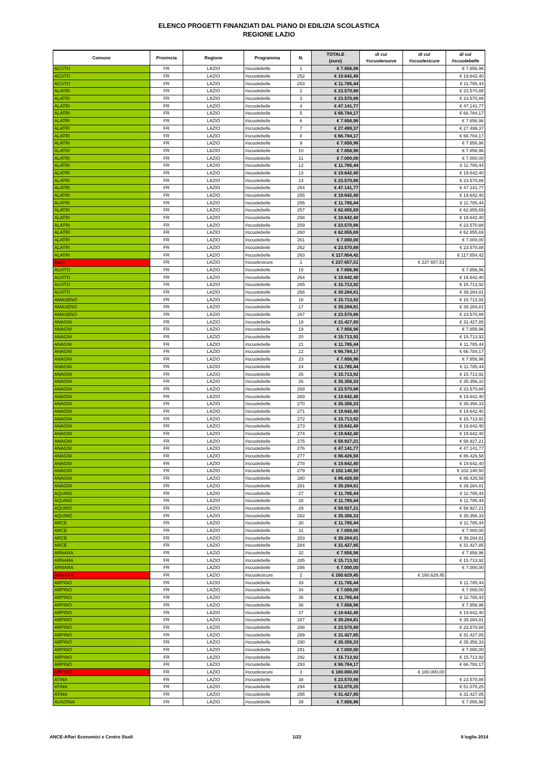ELENCO PROGETTI FINANZIATI DAL PIANO DI EDILIZIA SCOLASTICA
REGIONE LAZIO
| Comune | Provincia | Regione | Programma | N. | TOTALE (euro) | di cui #scuolenuove | di cui #scuolesicure | di cui #scuolebelle |
| --- | --- | --- | --- | --- | --- | --- | --- | --- |
| ACUTO | FR | LAZIO | #scuolebelle | 1 | € 7.856,96 | | | € 7.856,96 |
| ACUTO | FR | LAZIO | #scuolebelle | 252 | € 19.642,40 | | | € 19.642,40 |
| ACUTO | FR | LAZIO | #scuolebelle | 253 | € 11.785,44 | | | € 11.785,44 |
| ALATRI | FR | LAZIO | #scuolebelle | 2 | € 23.570,88 | | | € 23.570,88 |
| ALATRI | FR | LAZIO | #scuolebelle | 3 | € 23.570,88 | | | € 23.570,88 |
| ALATRI | FR | LAZIO | #scuolebelle | 4 | € 47.141,77 | | | € 47.141,77 |
| ALATRI | FR | LAZIO | #scuolebelle | 5 | € 66.784,17 | | | € 66.784,17 |
| ALATRI | FR | LAZIO | #scuolebelle | 6 | € 7.856,96 | | | € 7.856,96 |
| ALATRI | FR | LAZIO | #scuolebelle | 7 | € 27.499,37 | | | € 27.499,37 |
| ALATRI | FR | LAZIO | #scuolebelle | 8 | € 66.784,17 | | | € 66.784,17 |
| ALATRI | FR | LAZIO | #scuolebelle | 9 | € 7.856,96 | | | € 7.856,96 |
| ALATRI | FR | LAZIO | #scuolebelle | 10 | € 7.856,96 | | | € 7.856,96 |
| ALATRI | FR | LAZIO | #scuolebelle | 11 | € 7.000,00 | | | € 7.000,00 |
| ALATRI | FR | LAZIO | #scuolebelle | 12 | € 11.785,44 | | | € 11.785,44 |
| ALATRI | FR | LAZIO | #scuolebelle | 13 | € 19.642,40 | | | € 19.642,40 |
| ALATRI | FR | LAZIO | #scuolebelle | 14 | € 23.570,88 | | | € 23.570,88 |
| ALATRI | FR | LAZIO | #scuolebelle | 254 | € 47.141,77 | | | € 47.141,77 |
| ALATRI | FR | LAZIO | #scuolebelle | 255 | € 19.642,40 | | | € 19.642,40 |
| ALATRI | FR | LAZIO | #scuolebelle | 256 | € 11.785,44 | | | € 11.785,44 |
| ALATRI | FR | LAZIO | #scuolebelle | 257 | € 62.855,69 | | | € 62.855,69 |
| ALATRI | FR | LAZIO | #scuolebelle | 258 | € 19.642,40 | | | € 19.642,40 |
| ALATRI | FR | LAZIO | #scuolebelle | 259 | € 23.570,88 | | | € 23.570,88 |
| ALATRI | FR | LAZIO | #scuolebelle | 260 | € 62.855,69 | | | € 62.855,69 |
| ALATRI | FR | LAZIO | #scuolebelle | 261 | € 7.000,00 | | | € 7.000,00 |
| ALATRI | FR | LAZIO | #scuolebelle | 262 | € 23.570,88 | | | € 23.570,88 |
| ALATRI | FR | LAZIO | #scuolebelle | 263 | € 117.854,42 | | | € 117.854,42 |
| Alatri | FR | LAZIO | #scuolesicure | 1 | € 237.657,51 | | € 237.657,51 | |
| ALVITO | FR | LAZIO | #scuolebelle | 15 | € 7.856,96 | | | € 7.856,96 |
| ALVITO | FR | LAZIO | #scuolebelle | 264 | € 19.642,40 | | | € 19.642,40 |
| ALVITO | FR | LAZIO | #scuolebelle | 265 | € 15.713,92 | | | € 15.713,92 |
| ALVITO | FR | LAZIO | #scuolebelle | 266 | € 39.284,81 | | | € 39.284,81 |
| AMASENO | FR | LAZIO | #scuolebelle | 16 | € 15.713,92 | | | € 15.713,92 |
| AMASENO | FR | LAZIO | #scuolebelle | 17 | € 39.284,81 | | | € 39.284,81 |
| AMASENO | FR | LAZIO | #scuolebelle | 267 | € 23.570,88 | | | € 23.570,88 |
| ANAGNI | FR | LAZIO | #scuolebelle | 18 | € 31.427,85 | | | € 31.427,85 |
| ANAGNI | FR | LAZIO | #scuolebelle | 19 | € 7.856,96 | | | € 7.856,96 |
| ANAGNI | FR | LAZIO | #scuolebelle | 20 | € 15.713,92 | | | € 15.713,92 |
| ANAGNI | FR | LAZIO | #scuolebelle | 21 | € 11.785,44 | | | € 11.785,44 |
| ANAGNI | FR | LAZIO | #scuolebelle | 22 | € 66.784,17 | | | € 66.784,17 |
| ANAGNI | FR | LAZIO | #scuolebelle | 23 | € 7.856,96 | | | € 7.856,96 |
| ANAGNI | FR | LAZIO | #scuolebelle | 24 | € 11.785,44 | | | € 11.785,44 |
| ANAGNI | FR | LAZIO | #scuolebelle | 25 | € 15.713,92 | | | € 15.713,92 |
| ANAGNI | FR | LAZIO | #scuolebelle | 26 | € 35.356,33 | | | € 35.356,33 |
| ANAGNI | FR | LAZIO | #scuolebelle | 268 | € 23.570,88 | | | € 23.570,88 |
| ANAGNI | FR | LAZIO | #scuolebelle | 269 | € 19.642,40 | | | € 19.642,40 |
| ANAGNI | FR | LAZIO | #scuolebelle | 270 | € 35.356,33 | | | € 35.356,33 |
| ANAGNI | FR | LAZIO | #scuolebelle | 271 | € 19.642,40 | | | € 19.642,40 |
| ANAGNI | FR | LAZIO | #scuolebelle | 272 | € 15.713,92 | | | € 15.713,92 |
| ANAGNI | FR | LAZIO | #scuolebelle | 273 | € 19.642,40 | | | € 19.642,40 |
| ANAGNI | FR | LAZIO | #scuolebelle | 274 | € 19.642,40 | | | € 19.642,40 |
| ANAGNI | FR | LAZIO | #scuolebelle | 275 | € 58.927,21 | | | € 58.927,21 |
| ANAGNI | FR | LAZIO | #scuolebelle | 276 | € 47.141,77 | | | € 47.141,77 |
| ANAGNI | FR | LAZIO | #scuolebelle | 277 | € 86.426,58 | | | € 86.426,58 |
| ANAGNI | FR | LAZIO | #scuolebelle | 278 | € 19.642,40 | | | € 19.642,40 |
| ANAGNI | FR | LAZIO | #scuolebelle | 279 | € 102.140,50 | | | € 102.140,50 |
| ANAGNI | FR | LAZIO | #scuolebelle | 280 | € 86.426,58 | | | € 86.426,58 |
| ANAGNI | FR | LAZIO | #scuolebelle | 281 | € 39.284,81 | | | € 39.284,81 |
| AQUINO | FR | LAZIO | #scuolebelle | 27 | € 11.785,44 | | | € 11.785,44 |
| AQUINO | FR | LAZIO | #scuolebelle | 28 | € 11.785,44 | | | € 11.785,44 |
| AQUINO | FR | LAZIO | #scuolebelle | 29 | € 58.927,21 | | | € 58.927,21 |
| AQUINO | FR | LAZIO | #scuolebelle | 282 | € 35.356,33 | | | € 35.356,33 |
| ARCE | FR | LAZIO | #scuolebelle | 30 | € 11.785,44 | | | € 11.785,44 |
| ARCE | FR | LAZIO | #scuolebelle | 31 | € 7.000,00 | | | € 7.000,00 |
| ARCE | FR | LAZIO | #scuolebelle | 283 | € 39.284,81 | | | € 39.284,81 |
| ARCE | FR | LAZIO | #scuolebelle | 284 | € 31.427,85 | | | € 31.427,85 |
| ARNARA | FR | LAZIO | #scuolebelle | 32 | € 7.856,96 | | | € 7.856,96 |
| ARNARA | FR | LAZIO | #scuolebelle | 285 | € 15.713,92 | | | € 15.713,92 |
| ARNARA | FR | LAZIO | #scuolebelle | 286 | € 7.000,00 | | | € 7.000,00 |
| ARNARA | FR | LAZIO | #scuolesicure | 2 | € 160.629,45 | | € 160.629,45 | |
| ARPINO | FR | LAZIO | #scuolebelle | 33 | € 11.785,44 | | | € 11.785,44 |
| ARPINO | FR | LAZIO | #scuolebelle | 34 | € 7.000,00 | | | € 7.000,00 |
| ARPINO | FR | LAZIO | #scuolebelle | 35 | € 11.785,44 | | | € 11.785,44 |
| ARPINO | FR | LAZIO | #scuolebelle | 36 | € 7.856,96 | | | € 7.856,96 |
| ARPINO | FR | LAZIO | #scuolebelle | 37 | € 19.642,40 | | | € 19.642,40 |
| ARPINO | FR | LAZIO | #scuolebelle | 287 | € 39.284,81 | | | € 39.284,81 |
| ARPINO | FR | LAZIO | #scuolebelle | 288 | € 23.570,88 | | | € 23.570,88 |
| ARPINO | FR | LAZIO | #scuolebelle | 289 | € 31.427,85 | | | € 31.427,85 |
| ARPINO | FR | LAZIO | #scuolebelle | 290 | € 35.356,33 | | | € 35.356,33 |
| ARPINO | FR | LAZIO | #scuolebelle | 291 | € 7.000,00 | | | € 7.000,00 |
| ARPINO | FR | LAZIO | #scuolebelle | 292 | € 15.713,92 | | | € 15.713,92 |
| ARPINO | FR | LAZIO | #scuolebelle | 293 | € 66.784,17 | | | € 66.784,17 |
| ARPINO | FR | LAZIO | #scuolesicure | 3 | € 180.000,00 | | € 180.000,00 | |
| ATINA | FR | LAZIO | #scuolebelle | 38 | € 23.570,88 | | | € 23.570,88 |
| ATINA | FR | LAZIO | #scuolebelle | 294 | € 51.070,25 | | | € 51.070,25 |
| ATINA | FR | LAZIO | #scuolebelle | 295 | € 31.427,85 | | | € 31.427,85 |
| AUSONIA | FR | LAZIO | #scuolebelle | 39 | € 7.856,96 | | | € 7.856,96 |
ANCE-Affari Economici e Centro Studi 1/22 8 luglio 2014